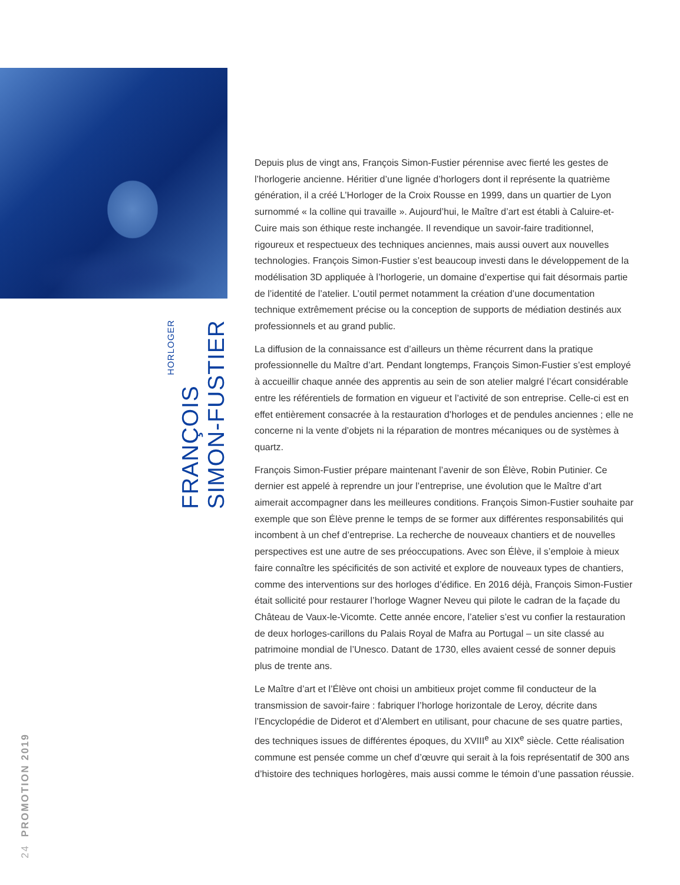HORLOGER
FRANÇOIS
SIMON-FUSTIER
24 PROMOTION 2019
Depuis plus de vingt ans, François Simon-Fustier pérennise avec fierté les gestes de l’horlogerie ancienne. Héritier d’une lignée d’horlogers dont il représente la quatrième génération, il a créé L’Horloger de la Croix Rousse en 1999, dans un quartier de Lyon surnommé « la colline qui travaille ». Aujourd’hui, le Maître d’art est établi à Caluire-et-Cuire mais son éthique reste inchangée. Il revendique un savoir-faire traditionnel, rigoureux et respectueux des techniques anciennes, mais aussi ouvert aux nouvelles technologies. François Simon-Fustier s’est beaucoup investi dans le développement de la modélisation 3D appliquée à l’horlogerie, un domaine d’expertise qui fait désormais partie de l’identité de l’atelier. L’outil permet notamment la création d’une documentation technique extrêmement précise ou la conception de supports de médiation destinés aux professionnels et au grand public.
La diffusion de la connaissance est d’ailleurs un thème récurrent dans la pratique professionnelle du Maître d’art. Pendant longtemps, François Simon-Fustier s’est employé à accueillir chaque année des apprentis au sein de son atelier malgré l’écart considérable entre les référentiels de formation en vigueur et l’activité de son entreprise. Celle-ci est en effet entièrement consacrée à la restauration d’horloges et de pendules anciennes ; elle ne concerne ni la vente d’objets ni la réparation de montres mécaniques ou de systèmes à quartz.
François Simon-Fustier prépare maintenant l’avenir de son Élève, Robin Putinier. Ce dernier est appelé à reprendre un jour l’entreprise, une évolution que le Maître d’art aimerait accompagner dans les meilleures conditions. François Simon-Fustier souhaite par exemple que son Élève prenne le temps de se former aux différentes responsabilités qui incombent à un chef d’entreprise. La recherche de nouveaux chantiers et de nouvelles perspectives est une autre de ses préoccupations. Avec son Élève, il s’emploie à mieux faire connaître les spécificités de son activité et explore de nouveaux types de chantiers, comme des interventions sur des horloges d’édifice. En 2016 déjà, François Simon-Fustier était sollicité pour restaurer l’horloge Wagner Neveu qui pilote le cadran de la façade du Château de Vaux-le-Vicomte. Cette année encore, l’atelier s’est vu confier la restauration de deux horloges-carillons du Palais Royal de Mafra au Portugal – un site classé au patrimoine mondial de l’Unesco. Datant de 1730, elles avaient cessé de sonner depuis plus de trente ans.
Le Maître d’art et l’Élève ont choisi un ambitieux projet comme fil conducteur de la transmission de savoir-faire : fabriquer l’horloge horizontale de Leroy, décrite dans l’Encyclopédie de Diderot et d’Alembert en utilisant, pour chacune de ses quatre parties, des techniques issues de différentes époques, du XVIII<sup>e</sup> au XIX<sup>e</sup> siècle. Cette réalisation commune est pensée comme un chef d’œuvre qui serait à la fois représentatif de 300 ans d’histoire des techniques horlogères, mais aussi comme le témoin d’une passation réussie.